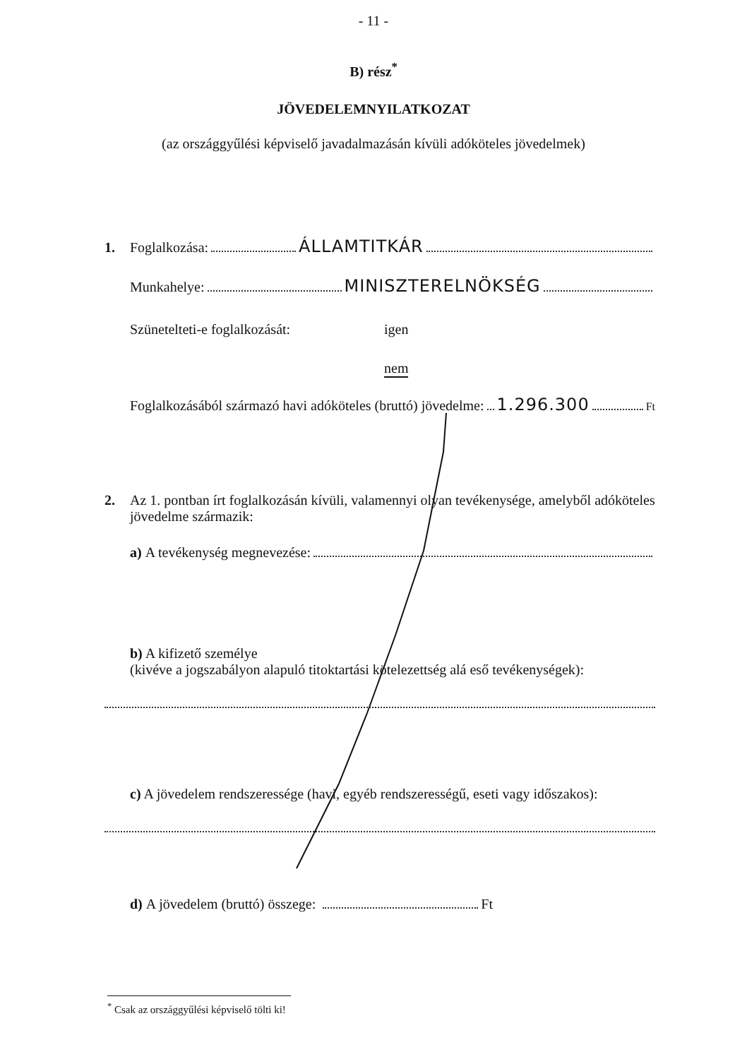- 11 -
B) rész<sup>*</sup>
JÖVEDELEMNYILATKOZAT
(az országgyűlési képviselő javadalmazásán kívüli adóköteles jövedelmek)
1. Foglalkozása: ÁLLAMTITKÁR
Munkahelye: MINISZTERELNÖKSÉG
Szünetelteti-e foglalkozását: igen
nem
Foglalkozásából származó havi adóköteles (bruttó) jövedelme: 1.296.300 Ft
2. Az 1. pontban írt foglalkozásán kívüli, valamennyi olyan tevékenysége, amelyből adóköteles jövedelme származik:
a) A tevékenység megnevezése:
b) A kifizető személye
(kivéve a jogszabályon alapuló titoktartási kötelezettség alá eső tevékenységek):
c) A jövedelem rendszeressége (havi, egyéb rendszerességű, eseti vagy időszakos):
d) A jövedelem (bruttó) összege: Ft
<sup>*</sup> Csak az országgyűlési képviselő tölti ki!